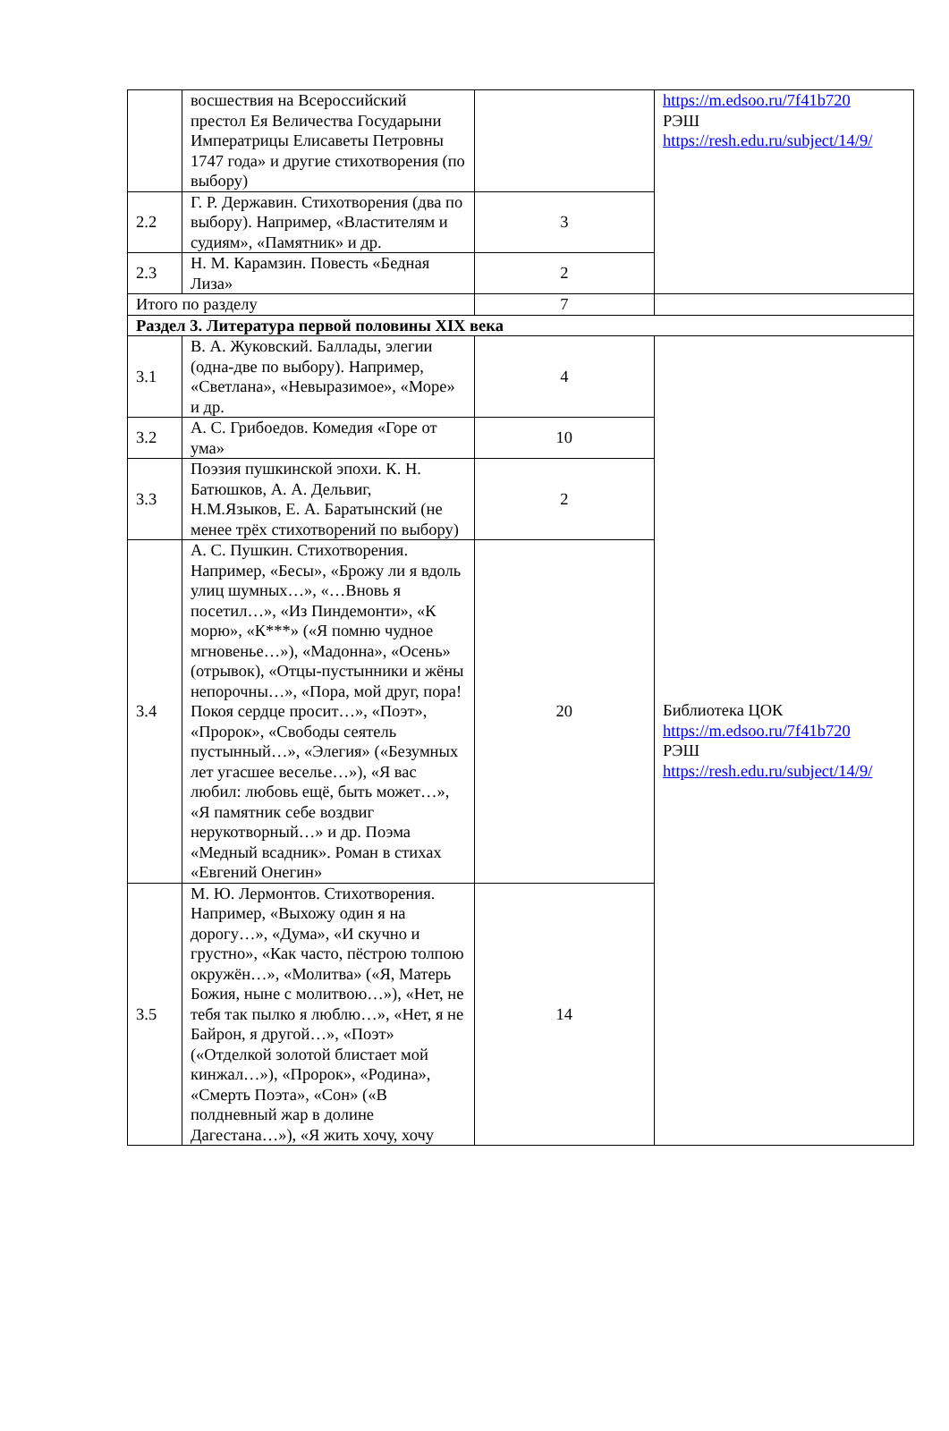| | восшествия на Всероссийский престол Ея Величества Государыни Императрицы Елисаветы Петровны 1747 года» и другие стихотворения (по выбору) | | https://m.edsoo.ru/7f41b720 РЭШ https://resh.edu.ru/subject/14/9/ |
| 2.2 | Г. Р. Державин. Стихотворения (два по выбору). Например, «Властителям и судиям», «Памятник» и др. | 3 | |
| 2.3 | Н. М. Карамзин. Повесть «Бедная Лиза» | 2 | |
| Итого по разделу | | 7 | |
| Раздел 3. Литература первой половины XIX века | | | |
| 3.1 | В. А. Жуковский. Баллады, элегии (одна-две по выбору). Например, «Светлана», «Невыразимое», «Море» и др. | 4 | Библиотека ЦОК https://m.edsoo.ru/7f41b720 РЭШ https://resh.edu.ru/subject/14/9/ |
| 3.2 | А. С. Грибоедов. Комедия «Горе от ума» | 10 | |
| 3.3 | Поэзия пушкинской эпохи. К. Н. Батюшков, А. А. Дельвиг, Н.М.Языков, Е. А. Баратынский (не менее трёх стихотворений по выбору) | 2 | |
| 3.4 | А. С. Пушкин. Стихотворения. Например, «Бесы», «Брожу ли я вдоль улиц шумных…», «…Вновь я посетил…», «Из Пиндемонти», «К морю», «К***» («Я помню чудное мгновенье…»), «Мадонна», «Осень» (отрывок), «Отцы-пустынники и жёны непорочны…», «Пора, мой друг, пора! Покоя сердце просит…», «Поэт», «Пророк», «Свободы сеятель пустынный…», «Элегия» («Безумных лет угасшее веселье…»), «Я вас любил: любовь ещё, быть может…», «Я памятник себе воздвиг нерукотворный…» и др. Поэма «Медный всадник». Роман в стихах «Евгений Онегин» | 20 | |
| 3.5 | М. Ю. Лермонтов. Стихотворения. Например, «Выхожу один я на дорогу…», «Дума», «И скучно и грустно», «Как часто, пёстрою толпою окружён…», «Молитва» («Я, Матерь Божия, ныне с молитвою…»), «Нет, не тебя так пылко я люблю…», «Нет, я не Байрон, я другой…», «Поэт» («Отделкой золотой блистает мой кинжал…»), «Пророк», «Родина», «Смерть Поэта», «Сон» («В полдневный жар в долине Дагестана…»), «Я жить хочу, хочу | 14 | |